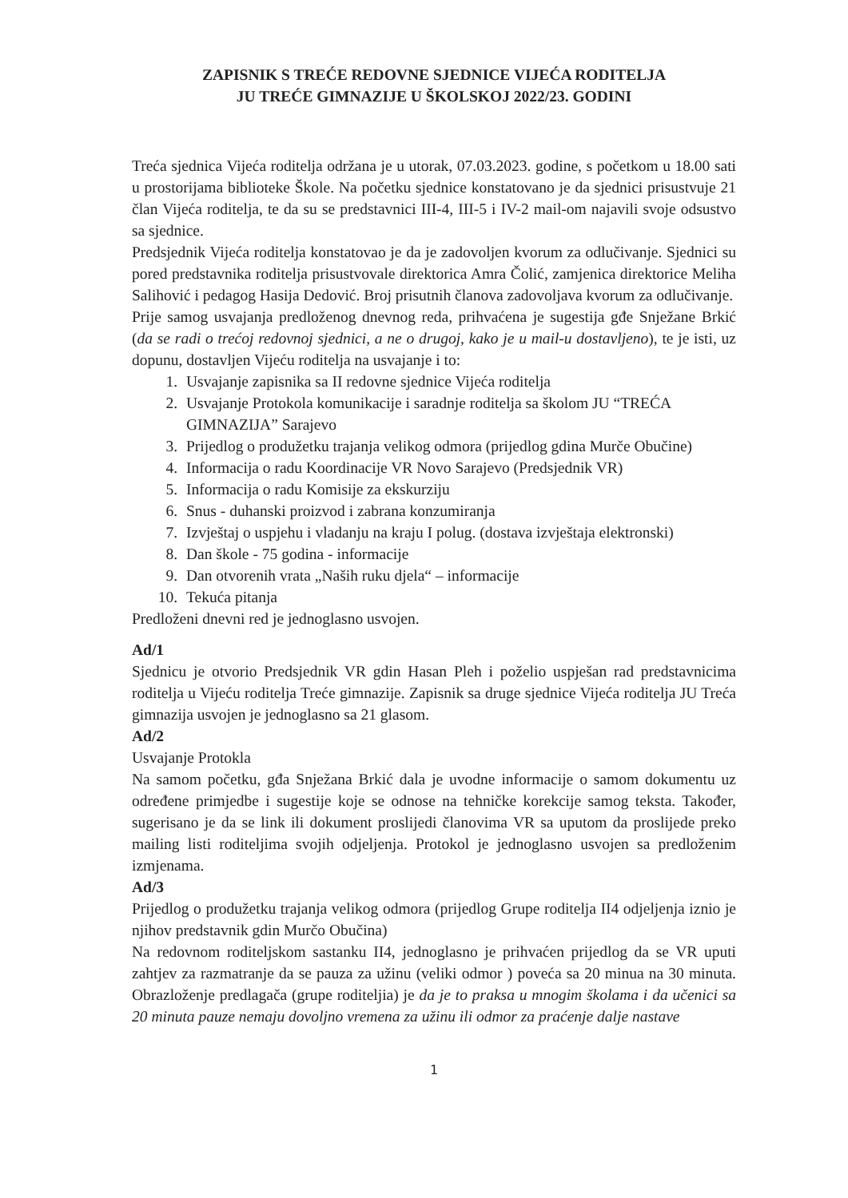ZAPISNIK S TREĆE REDOVNE SJEDNICE VIJEĆA RODITELJA
JU TREĆE GIMNAZIJE U ŠKOLSKOJ 2022/23. GODINI
Treća sjednica Vijeća roditelja održana je u utorak, 07.03.2023. godine, s početkom u 18.00 sati u prostorijama biblioteke Škole. Na početku sjednice konstatovano je da sjednici prisustvuje 21 član Vijeća roditelja, te da su se predstavnici III-4, III-5 i IV-2 mail-om najavili svoje odsustvo sa sjednice.
Predsjednik Vijeća roditelja konstatovao je da je zadovoljen kvorum za odlučivanje. Sjednici su pored predstavnika roditelja prisustvovale direktorica Amra Čolić, zamjenica direktorice Meliha Salihović i pedagog Hasija Dedović. Broj prisutnih članova zadovoljava kvorum za odlučivanje.
Prije samog usvajanja predloženog dnevnog reda, prihvaćena je sugestija gđe Snježane Brkić (da se radi o trećoj redovnoj sjednici, a ne o drugoj, kako je u mail-u dostavljeno), te je isti, uz dopunu, dostavljen Vijeću roditelja na usvajanje i to:
1. Usvajanje zapisnika sa II redovne sjednice Vijeća roditelja
2. Usvajanje Protokola komunikacije i saradnje roditelja sa školom JU “TREĆA GIMNAZIJA” Sarajevo
3. Prijedlog o produžetku trajanja velikog odmora (prijedlog gdina Murče Obučine)
4. Informacija o radu Koordinacije VR Novo Sarajevo (Predsjednik VR)
5. Informacija o radu Komisije za ekskurziju
6. Snus - duhanski proizvod i zabrana konzumiranja
7. Izvještaj o uspjehu i vladanju na kraju I polug. (dostava izvještaja elektronski)
8. Dan škole - 75 godina - informacije
9. Dan otvorenih vrata „Naših ruku djela“ – informacije
10. Tekuća pitanja
Predloženi dnevni red je jednoglasno usvojen.
Ad/1
Sjednicu je otvorio Predsjednik VR gdin Hasan Pleh i poželio uspješan rad predstavnicima roditelja u Vijeću roditelja Treće gimnazije. Zapisnik sa druge sjednice Vijeća roditelja JU Treća gimnazija usvojen je jednoglasno sa 21 glasom.
Ad/2
Usvajanje Protokla
Na samom početku, gđa Snježana Brkić dala je uvodne informacije o samom dokumentu uz određene primjedbe i sugestije koje se odnose na tehničke korekcije samog teksta. Također, sugerisano je da se link ili dokument proslijedi članovima VR sa uputom da proslijede preko mailing listi roditeljima svojih odjeljenja. Protokol je jednoglasno usvojen sa predloženim izmjenama.
Ad/3
Prijedlog o produžetku trajanja velikog odmora (prijedlog Grupe roditelja II4 odjeljenja iznio je njihov predstavnik gdin Murčo Obučina)
Na redovnom roditeljskom sastanku II4, jednoglasno je prihvaćen prijedlog da se VR uputi zahtjev za razmatranje da se pauza za užinu (veliki odmor ) poveća sa 20 minua na 30 minuta. Obrazloženje predlagača (grupe roditeljia) je da je to praksa u mnogim školama i da učenici sa 20 minuta pauze nemaju dovoljno vremena za užinu ili odmor za praćenje dalje nastave
1